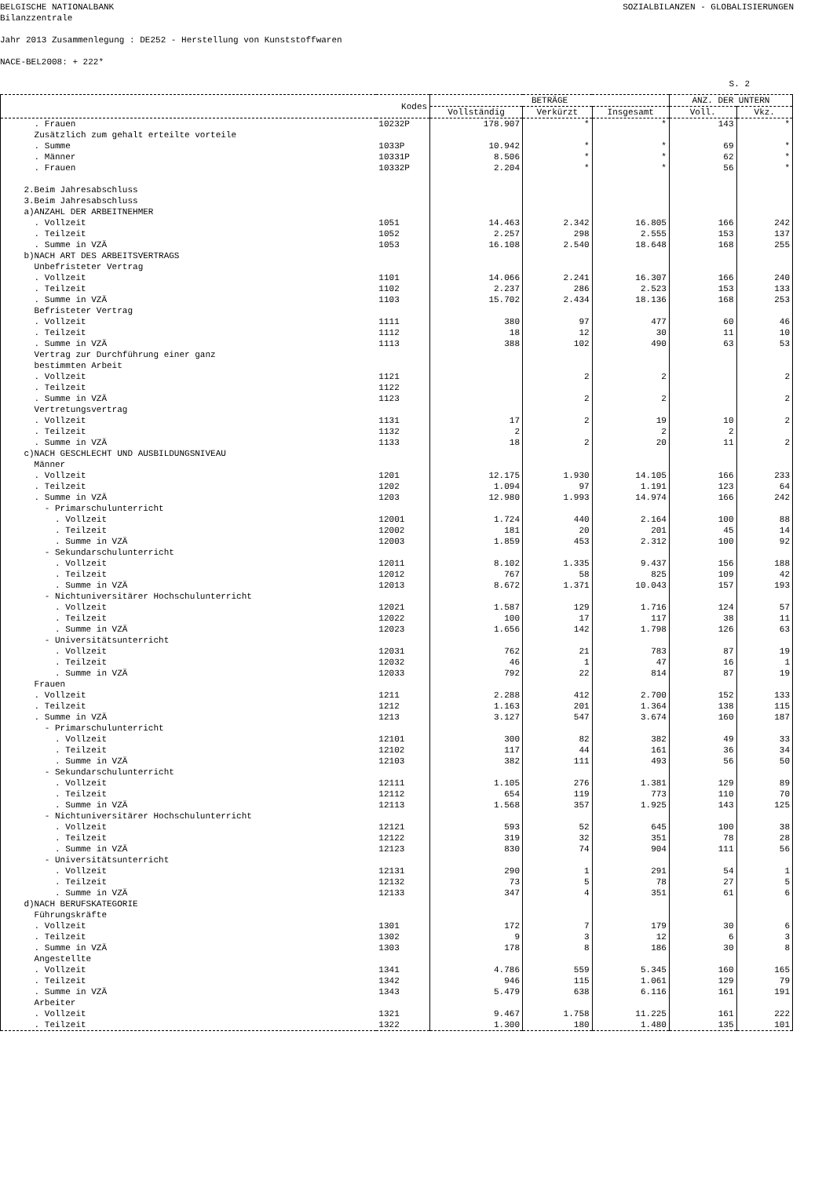BELGISCHE NATIONALBANK
Bilanzzentrale
SOZIALBILANZEN - GLOBALISIERUNGEN
Jahr 2013 Zusammenlegung : DE252 - Herstellung von Kunststoffwaren
NACE-BEL2008: + 222*
S. 2
| | Kodes | BETRÄGE | | | ANZ. DER UNTERN | |
| --- | --- | --- | --- | --- | --- | --- |
| | | Vollständig | Verkürzt | Insgesamt | Voll. | Vkz. |
| . Frauen | 10232P | 178.907 | * | * | 143 | * |
| Zusätzlich zum gehalt erteilte vorteile | | | | | | |
| . Summe | 1033P | 10.942 | * | * | 69 | * |
| . Männer | 10331P | 8.506 | * | * | 62 | * |
| . Frauen | 10332P | 2.204 | * | * | 56 | * |
| 2.Beim Jahresabschluss | | | | | | |
| 3.Beim Jahresabschluss | | | | | | |
| a)ANZAHL DER ARBEITNEHMER | | | | | | |
| . Vollzeit | 1051 | 14.463 | 2.342 | 16.805 | 166 | 242 |
| . Teilzeit | 1052 | 2.257 | 298 | 2.555 | 153 | 137 |
| . Summe in VZÄ | 1053 | 16.108 | 2.540 | 18.648 | 168 | 255 |
| b)NACH ART DES ARBEITSVERTRAGS | | | | | | |
| Unbefristeter Vertrag | | | | | | |
| . Vollzeit | 1101 | 14.066 | 2.241 | 16.307 | 166 | 240 |
| . Teilzeit | 1102 | 2.237 | 286 | 2.523 | 153 | 133 |
| . Summe in VZÄ | 1103 | 15.702 | 2.434 | 18.136 | 168 | 253 |
| Befristeter Vertrag | | | | | | |
| . Vollzeit | 1111 | 380 | 97 | 477 | 60 | 46 |
| . Teilzeit | 1112 | 18 | 12 | 30 | 11 | 10 |
| . Summe in VZÄ | 1113 | 388 | 102 | 490 | 63 | 53 |
| Vertrag zur Durchführung einer ganz | | | | | | |
| bestimmten Arbeit | | | | | | |
| . Vollzeit | 1121 | | 2 | 2 | | 2 |
| . Teilzeit | 1122 | | | | | |
| . Summe in VZÄ | 1123 | | 2 | 2 | | 2 |
| Vertretungsvertrag | | | | | | |
| . Vollzeit | 1131 | 17 | 2 | 19 | 10 | 2 |
| . Teilzeit | 1132 | 2 | | 2 | 2 | |
| . Summe in VZÄ | 1133 | 18 | 2 | 20 | 11 | 2 |
| c)NACH GESCHLECHT UND AUSBILDUNGSNIVEAU | | | | | | |
| Männer | | | | | | |
| . Vollzeit | 1201 | 12.175 | 1.930 | 14.105 | 166 | 233 |
| . Teilzeit | 1202 | 1.094 | 97 | 1.191 | 123 | 64 |
| . Summe in VZÄ | 1203 | 12.980 | 1.993 | 14.974 | 166 | 242 |
| - Primarschulunterricht | | | | | | |
| . Vollzeit | 12001 | 1.724 | 440 | 2.164 | 100 | 88 |
| . Teilzeit | 12002 | 181 | 20 | 201 | 45 | 14 |
| . Summe in VZÄ | 12003 | 1.859 | 453 | 2.312 | 100 | 92 |
| - Sekundarschulunterricht | | | | | | |
| . Vollzeit | 12011 | 8.102 | 1.335 | 9.437 | 156 | 188 |
| . Teilzeit | 12012 | 767 | 58 | 825 | 109 | 42 |
| . Summe in VZÄ | 12013 | 8.672 | 1.371 | 10.043 | 157 | 193 |
| - Nichtuniversitärer Hochschulunterricht | | | | | | |
| . Vollzeit | 12021 | 1.587 | 129 | 1.716 | 124 | 57 |
| . Teilzeit | 12022 | 100 | 17 | 117 | 38 | 11 |
| . Summe in VZÄ | 12023 | 1.656 | 142 | 1.798 | 126 | 63 |
| - Universitätsunterricht | | | | | | |
| . Vollzeit | 12031 | 762 | 21 | 783 | 87 | 19 |
| . Teilzeit | 12032 | 46 | 1 | 47 | 16 | 1 |
| . Summe in VZÄ | 12033 | 792 | 22 | 814 | 87 | 19 |
| Frauen | | | | | | |
| . Vollzeit | 1211 | 2.288 | 412 | 2.700 | 152 | 133 |
| . Teilzeit | 1212 | 1.163 | 201 | 1.364 | 138 | 115 |
| . Summe in VZÄ | 1213 | 3.127 | 547 | 3.674 | 160 | 187 |
| - Primarschulunterricht | | | | | | |
| . Vollzeit | 12101 | 300 | 82 | 382 | 49 | 33 |
| . Teilzeit | 12102 | 117 | 44 | 161 | 36 | 34 |
| . Summe in VZÄ | 12103 | 382 | 111 | 493 | 56 | 50 |
| - Sekundarschulunterricht | | | | | | |
| . Vollzeit | 12111 | 1.105 | 276 | 1.381 | 129 | 89 |
| . Teilzeit | 12112 | 654 | 119 | 773 | 110 | 70 |
| . Summe in VZÄ | 12113 | 1.568 | 357 | 1.925 | 143 | 125 |
| - Nichtuniversitärer Hochschulunterricht | | | | | | |
| . Vollzeit | 12121 | 593 | 52 | 645 | 100 | 38 |
| . Teilzeit | 12122 | 319 | 32 | 351 | 78 | 28 |
| . Summe in VZÄ | 12123 | 830 | 74 | 904 | 111 | 56 |
| - Universitätsunterricht | | | | | | |
| . Vollzeit | 12131 | 290 | 1 | 291 | 54 | 1 |
| . Teilzeit | 12132 | 73 | 5 | 78 | 27 | 5 |
| . Summe in VZÄ | 12133 | 347 | 4 | 351 | 61 | 6 |
| d)NACH BERUFSKATEGORIE | | | | | | |
| Führungskräfte | | | | | | |
| . Vollzeit | 1301 | 172 | 7 | 179 | 30 | 6 |
| . Teilzeit | 1302 | 9 | 3 | 12 | 6 | 3 |
| . Summe in VZÄ | 1303 | 178 | 8 | 186 | 30 | 8 |
| Angestellte | | | | | | |
| . Vollzeit | 1341 | 4.786 | 559 | 5.345 | 160 | 165 |
| . Teilzeit | 1342 | 946 | 115 | 1.061 | 129 | 79 |
| . Summe in VZÄ | 1343 | 5.479 | 638 | 6.116 | 161 | 191 |
| Arbeiter | | | | | | |
| . Vollzeit | 1321 | 9.467 | 1.758 | 11.225 | 161 | 222 |
| . Teilzeit | 1322 | 1.300 | 180 | 1.480 | 135 | 101 |